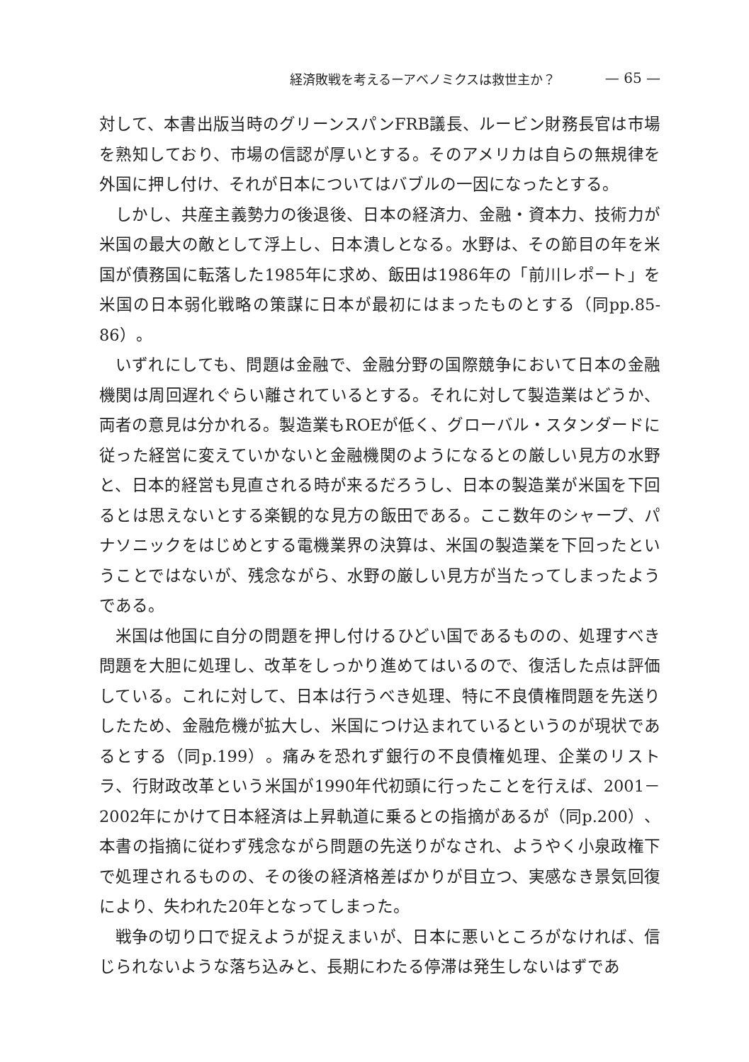経済敗戦を考えるーアベノミクスは救世主か？ — 65 —
対して、本書出版当時のグリーンスパンFRB議長、ルービン財務長官は市場を熟知しており、市場の信認が厚いとする。そのアメリカは自らの無規律を外国に押し付け、それが日本についてはバブルの一因になったとする。
しかし、共産主義勢力の後退後、日本の経済力、金融・資本力、技術力が米国の最大の敵として浮上し、日本潰しとなる。水野は、その節目の年を米国が債務国に転落した1985年に求め、飯田は1986年の「前川レポート」を米国の日本弱化戦略の策謀に日本が最初にはまったものとする（同pp.85-86）。
いずれにしても、問題は金融で、金融分野の国際競争において日本の金融機関は周回遅れぐらい離されているとする。それに対して製造業はどうか、両者の意見は分かれる。製造業もROEが低く、グローバル・スタンダードに従った経営に変えていかないと金融機関のようになるとの厳しい見方の水野と、日本的経営も見直される時が来るだろうし、日本の製造業が米国を下回るとは思えないとする楽観的な見方の飯田である。ここ数年のシャープ、パナソニックをはじめとする電機業界の決算は、米国の製造業を下回ったということではないが、残念ながら、水野の厳しい見方が当たってしまったようである。
米国は他国に自分の問題を押し付けるひどい国であるものの、処理すべき問題を大胆に処理し、改革をしっかり進めてはいるので、復活した点は評価している。これに対して、日本は行うべき処理、特に不良債権問題を先送りしたため、金融危機が拡大し、米国につけ込まれているというのが現状であるとする（同p.199）。痛みを恐れず銀行の不良債権処理、企業のリストラ、行財政改革という米国が1990年代初頭に行ったことを行えば、2001－2002年にかけて日本経済は上昇軌道に乗るとの指摘があるが（同p.200）、本書の指摘に従わず残念ながら問題の先送りがなされ、ようやく小泉政権下で処理されるものの、その後の経済格差ばかりが目立つ、実感なき景気回復により、失われた20年となってしまった。
戦争の切り口で捉えようが捉えまいが、日本に悪いところがなければ、信じられないような落ち込みと、長期にわたる停滞は発生しないはずであ